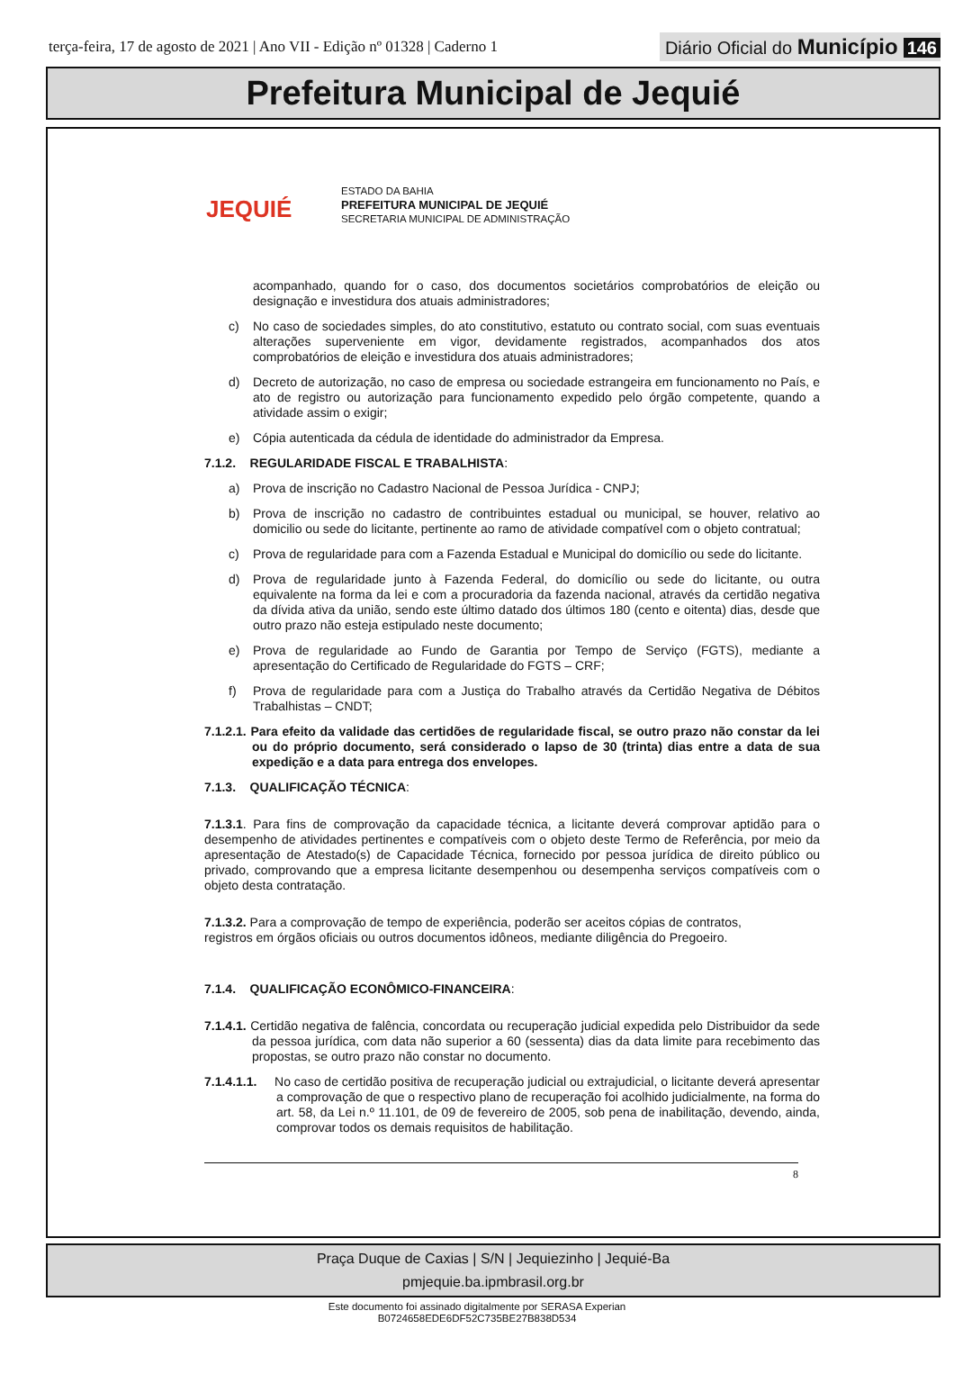terça-feira, 17 de agosto de 2021 | Ano VII - Edição nº 01328 | Caderno 1
Diário Oficial do Município 146
Prefeitura Municipal de Jequié
JEQUIÉ
ESTADO DA BAHIA
PREFEITURA MUNICIPAL DE JEQUIÉ
SECRETARIA MUNICIPAL DE ADMINISTRAÇÃO
acompanhado, quando for o caso, dos documentos societários comprobatórios de eleição ou designação e investidura dos atuais administradores;
c) No caso de sociedades simples, do ato constitutivo, estatuto ou contrato social, com suas eventuais alterações superveniente em vigor, devidamente registrados, acompanhados dos atos comprobatórios de eleição e investidura dos atuais administradores;
d) Decreto de autorização, no caso de empresa ou sociedade estrangeira em funcionamento no País, e ato de registro ou autorização para funcionamento expedido pelo órgão competente, quando a atividade assim o exigir;
e) Cópia autenticada da cédula de identidade do administrador da Empresa.
7.1.2. REGULARIDADE FISCAL E TRABALHISTA:
a) Prova de inscrição no Cadastro Nacional de Pessoa Jurídica - CNPJ;
b) Prova de inscrição no cadastro de contribuintes estadual ou municipal, se houver, relativo ao domicilio ou sede do licitante, pertinente ao ramo de atividade compatível com o objeto contratual;
c) Prova de regularidade para com a Fazenda Estadual e Municipal do domicílio ou sede do licitante.
d) Prova de regularidade junto à Fazenda Federal, do domicílio ou sede do licitante, ou outra equivalente na forma da lei e com a procuradoria da fazenda nacional, através da certidão negativa da dívida ativa da união, sendo este último datado dos últimos 180 (cento e oitenta) dias, desde que outro prazo não esteja estipulado neste documento;
e) Prova de regularidade ao Fundo de Garantia por Tempo de Serviço (FGTS), mediante a apresentação do Certificado de Regularidade do FGTS – CRF;
f) Prova de regularidade para com a Justiça do Trabalho através da Certidão Negativa de Débitos Trabalhistas – CNDT;
7.1.2.1. Para efeito da validade das certidões de regularidade fiscal, se outro prazo não constar da lei ou do próprio documento, será considerado o lapso de 30 (trinta) dias entre a data de sua expedição e a data para entrega dos envelopes.
7.1.3. QUALIFICAÇÃO TÉCNICA:
7.1.3.1. Para fins de comprovação da capacidade técnica, a licitante deverá comprovar aptidão para o desempenho de atividades pertinentes e compatíveis com o objeto deste Termo de Referência, por meio da apresentação de Atestado(s) de Capacidade Técnica, fornecido por pessoa jurídica de direito público ou privado, comprovando que a empresa licitante desempenhou ou desempenha serviços compatíveis com o objeto desta contratação.
7.1.3.2. Para a comprovação de tempo de experiência, poderão ser aceitos cópias de contratos,
registros em órgãos oficiais ou outros documentos idôneos, mediante diligência do Pregoeiro.
7.1.4. QUALIFICAÇÃO ECONÔMICO-FINANCEIRA:
7.1.4.1. Certidão negativa de falência, concordata ou recuperação judicial expedida pelo Distribuidor da sede da pessoa jurídica, com data não superior a 60 (sessenta) dias da data limite para recebimento das propostas, se outro prazo não constar no documento.
7.1.4.1.1. No caso de certidão positiva de recuperação judicial ou extrajudicial, o licitante deverá apresentar a comprovação de que o respectivo plano de recuperação foi acolhido judicialmente, na forma do art. 58, da Lei n.º 11.101, de 09 de fevereiro de 2005, sob pena de inabilitação, devendo, ainda, comprovar todos os demais requisitos de habilitação.
8
Praça Duque de Caxias | S/N | Jequiezinho | Jequié-Ba
pmjequie.ba.ipmbrasil.org.br
Este documento foi assinado digitalmente por SERASA Experian
B0724658EDE6DF52C735BE27B838D534